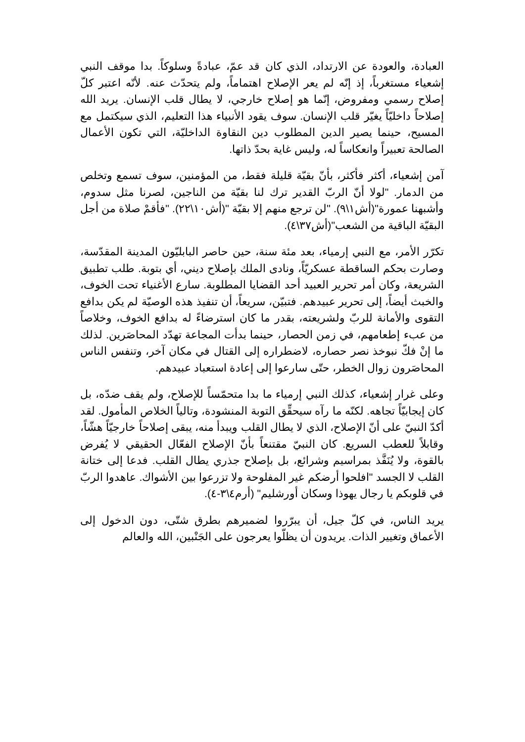العبادة، والعودة عن الارتداد، الذي كان قد عمّ، عبادةً وسلوكاً. بدا موقف النبي إشعياء مستغرباً، إذ إنّه لم يعر الإصلاح اهتماماً، ولم يتحدّث عنه. لأنّه اعتبر كلّ إصلاح رسمي ومفروض، إنّما هو إصلاح خارجي، لا يطال قلب الإنسان. يريد الله إصلاحاً داخليّاً يغيّر قلب الإنسان. سوف يقود الأنبياء هذا التعليم، الذي سيكتمل مع المسيح، حينما يصير الدين المطلوب دين النقاوة الداخليّة، التي تكون الأعمال الصالحة تعبيراً وانعكاساً له، وليس غاية بحدّ ذاتها.
آمن إشعياء، أكثر فأكثر، بأنّ بقيّة قليلة فقط، من المؤمنين، سوف تسمع وتخلص من الدمار. "لولا أنّ الربّ القدير ترك لنا بقيّة من الناجين، لصرنا مثل سدوم، وأشبهنا عمورة"(أش١\٩). "لن ترجع منهم إلا بقيّة "(أش١٠\٢٢). "فأقمْ صلاة من أجل البقيّة الباقية من الشعب"(أش٣٧\٤).
تكرّر الأمر، مع النبي إرمياء، بعد مئة سنة، حين حاصر البابليّون المدينة المقدّسة، وصارت بحكم الساقطة عسكريّاً، ونادى الملك بإصلاح ديني، أي بتوبة. طلب تطبيق الشريعة، وكان أمر تحرير العبيد أحد القضايا المطلوبة. سارع الأغنياء تحت الخوف، والخبث أيضاً، إلى تحرير عبيدهم. فتبيّن، سريعاً، أن تنفيذ هذه الوصيّة لم يكن بدافع التقوى والأمانة للربّ ولشريعته، بقدر ما كان استرضاءً له بدافع الخوف، وخلاصاً من عبء إطعامهم، في زمن الحصار، حينما بدأت المجاعة تهدّد المحاصَرين. لذلك ما إنْ فكّ نبوخذ نصر حصاره، لاضطراره إلى القتال في مكان آخر، وتنفس الناس المحاصَرون زوال الخطر، حتّى سارعوا إلى إعادة استعباد عبيدهم.
وعلى غرار إشعياء، كذلك النبي إرمياء ما بدا متحمّساً للإصلاح، ولم يقف ضدّه، بل كان إيجابيّاً تجاهه. لكنّه ما رآه سيحقِّق التوبة المنشودة، وتالياً الخلاص المأمول. لقد أكدّ النبيّ على أنّ الإصلاح، الذي لا يطال القلب ويبدأ منه، يبقى إصلاحاً خارجيّاً هشّاً، وقابلاً للعطب السريع. كان النبيّ مقتنعاً بأنّ الإصلاح الفعّال الحقيقي لا يُفرض بالقوة، ولا يُنَفَّذ بمراسيم وشرائع، بل بإصلاح جذري يطال القلب. فدعا إلى ختانة القلب لا الجسد "افلحوا أرضكم غير المفلوحة ولا تزرعوا بين الأشواك. عاهدوا الربّ في قلوبكم يا رجال يهوذا وسكان أورشليم" (أرم٤\٣-٤).
يريد الناس، في كلّ جيل، أن يبرّروا لضميرهم بطرق شتّى، دون الدخول إلى الأعماق وتغيير الذات. يريدون أن يظلّوا يعرجون على الجَنْبين، الله والعالم